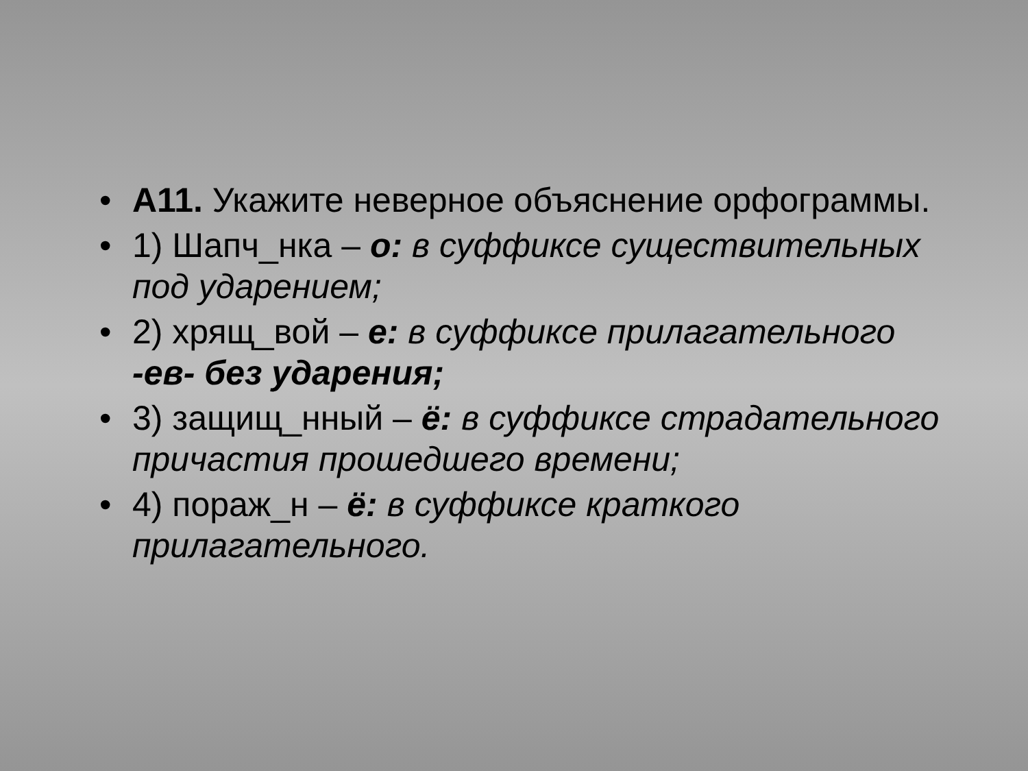• А11. Укажите неверное объяснение орфограммы.
• 1) Шапч_нка – о: в суффиксе существительных под ударением;
• 2) хрящ_вой – е: в суффиксе прилагательного -ев- без ударения;
• 3) защищ_нный – ё: в суффиксе страдательного причастия прошедшего времени;
• 4) пораж_н – ё: в суффиксе краткого прилагательного.